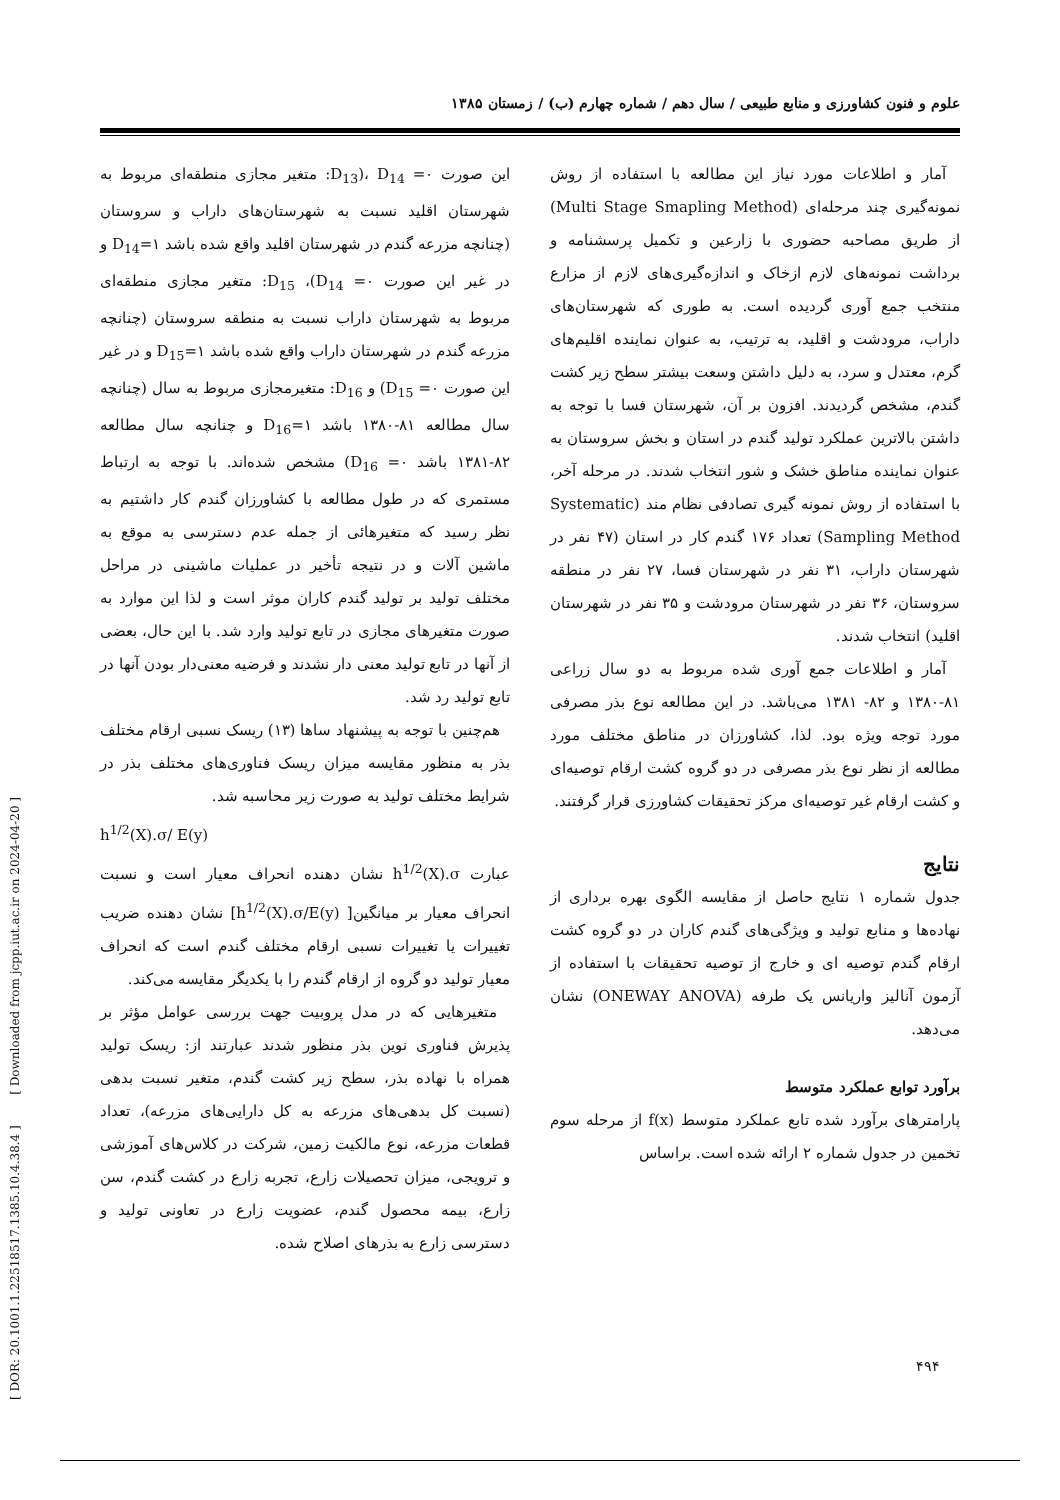علوم و فنون کشاورزی و منابع طبیعی / سال دهم / شماره چهارم (ب) / زمستان ۱۳۸۵
این صورت ۰= D<sub>13</sub>)، D<sub>14</sub>: متغیر مجازی منطقه‌ای مربوط به شهرستان اقلید نسبت به شهرستان‌های داراب و سروستان (چنانچه مزرعه گندم در شهرستان اقلید واقع شده باشد ۱=D<sub>14</sub> و در غیر این صورت ۰= D<sub>14</sub>)، D<sub>15</sub>: متغیر مجازی منطقه‌ای مربوط به شهرستان داراب نسبت به منطقه سروستان (چنانچه مزرعه گندم در شهرستان داراب واقع شده باشد ۱=D<sub>15</sub> و در غیر این صورت ۰= D<sub>15</sub>) و D<sub>16</sub>: متغیرمجازی مربوط به سال (چنانچه سال مطالعه ۸۱-۱۳۸۰ باشد ۱=D<sub>16</sub> و چنانچه سال مطالعه ۸۲-۱۳۸۱ باشد ۰= D<sub>16</sub>) مشخص شده‌اند. با توجه به ارتباط مستمری که در طول مطالعه با کشاورزان گندم کار داشتیم به نظر رسید که متغیرهائی از جمله عدم دسترسی به موقع به ماشین آلات و در نتیجه تأخیر در عملیات ماشینی در مراحل مختلف تولید بر تولید گندم کاران موثر است و لذا این موارد به صورت متغیرهای مجازی در تابع تولید وارد شد. با این حال، بعضی از آنها در تابع تولید معنی دار نشدند و فرضیه معنی‌دار بودن آنها در تابع تولید رد شد.
هم‌چنین با توجه به پیشنهاد ساها (۱۳) ریسک نسبی ارقام مختلف بذر به منظور مقایسه میزان ریسک فناوری‌های مختلف بذر در شرایط مختلف تولید به صورت زیر محاسبه شد.
h<sup>1/2</sup>(X).σ/ E(y)
عبارت h<sup>1/2</sup>(X).σ نشان دهنده انحراف معیار است و نسبت انحراف معیار بر میانگین[ h<sup>1/2</sup>(X).σ/E(y)] نشان دهنده ضریب تغییرات یا تغییرات نسبی ارقام مختلف گندم است که انحراف معیار تولید دو گروه از ارقام گندم را با یکدیگر مقایسه می‌کند.
متغیرهایی که در مدل پروبیت جهت بررسی عوامل مؤثر بر پذیرش فناوری نوین بذر منظور شدند عبارتند از: ریسک تولید همراه با نهاده بذر، سطح زیر کشت گندم، متغیر نسبت بدهی (نسبت کل بدهی‌های مزرعه به کل دارایی‌های مزرعه)، تعداد قطعات مزرعه، نوع مالکیت زمین، شرکت در کلاس‌های آموزشی و ترویجی، میزان تحصیلات زارع، تجربه زارع در کشت گندم، سن زارع، بیمه محصول گندم، عضویت زارع در تعاونی تولید و دسترسی زارع به بذرهای اصلاح شده.
آمار و اطلاعات مورد نیاز این مطالعه با استفاده از روش نمونه‌گیری چند مرحله‌ای (Multi Stage Smapling Method) از طریق مصاحبه حضوری با زارعین و تکمیل پرسشنامه و برداشت نمونه‌های لازم ازخاک و اندازه‌گیری‌های لازم از مزارع منتخب جمع آوری گردیده است. به طوری که شهرستان‌های داراب، مرودشت و اقلید، به ترتیب، به عنوان نماینده اقلیم‌های گرم، معتدل و سرد، به دلیل داشتن وسعت بیشتر سطح زیر کشت گندم، مشخص گردیدند. افزون بر آن، شهرستان فسا با توجه به داشتن بالاترین عملکرد تولید گندم در استان و بخش سروستان به عنوان نماینده مناطق خشک و شور انتخاب شدند. در مرحله آخر، با استفاده از روش نمونه گیری تصادفی نظام مند (Systematic Sampling Method) تعداد ۱۷۶ گندم کار در استان (۴۷ نفر در شهرستان داراب، ۳۱ نفر در شهرستان فسا، ۲۷ نفر در منطقه سروستان، ۳۶ نفر در شهرستان مرودشت و ۳۵ نفر در شهرستان اقلید) انتخاب شدند.
آمار و اطلاعات جمع آوری شده مربوط به دو سال زراعی ۸۱-۱۳۸۰ و ۸۲- ۱۳۸۱ می‌باشد. در این مطالعه نوع بذر مصرفی مورد توجه ویژه بود. لذا، کشاورزان در مناطق مختلف مورد مطالعه از نظر نوع بذر مصرفی در دو گروه کشت ارقام توصیه‌ای و کشت ارقام غیر توصیه‌ای مرکز تحقیقات کشاورزی قرار گرفتند.
نتایج
جدول شماره ۱ نتایج حاصل از مقایسه الگوی بهره برداری از نهاده‌ها و منابع تولید و ویژگی‌های گندم کاران در دو گروه کشت ارقام گندم توصیه ای و خارج از توصیه تحقیقات با استفاده از آزمون آنالیز واریانس یک طرفه (ONEWAY ANOVA) نشان می‌دهد.
برآورد توابع عملکرد متوسط
پارامترهای برآورد شده تابع عملکرد متوسط f(x) از مرحله سوم تخمین در جدول شماره ۲ ارائه شده است. براساس
۴۹۴
[ DOR: 20.1001.1.22518517.1385.10.4.38.4 ] [ Downloaded from jcpp.iut.ac.ir on 2024-04-20 ]